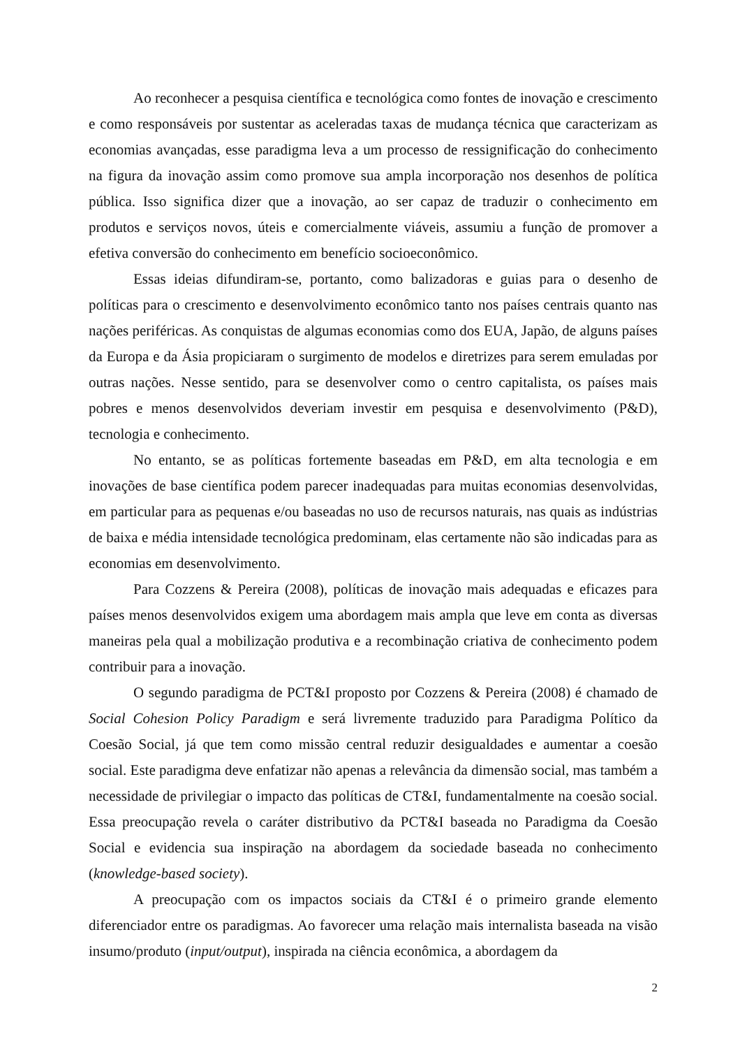Ao reconhecer a pesquisa científica e tecnológica como fontes de inovação e crescimento e como responsáveis por sustentar as aceleradas taxas de mudança técnica que caracterizam as economias avançadas, esse paradigma leva a um processo de ressignificação do conhecimento na figura da inovação assim como promove sua ampla incorporação nos desenhos de política pública. Isso significa dizer que a inovação, ao ser capaz de traduzir o conhecimento em produtos e serviços novos, úteis e comercialmente viáveis, assumiu a função de promover a efetiva conversão do conhecimento em benefício socioeconômico.
Essas ideias difundiram-se, portanto, como balizadoras e guias para o desenho de políticas para o crescimento e desenvolvimento econômico tanto nos países centrais quanto nas nações periféricas. As conquistas de algumas economias como dos EUA, Japão, de alguns países da Europa e da Ásia propiciaram o surgimento de modelos e diretrizes para serem emuladas por outras nações. Nesse sentido, para se desenvolver como o centro capitalista, os países mais pobres e menos desenvolvidos deveriam investir em pesquisa e desenvolvimento (P&D), tecnologia e conhecimento.
No entanto, se as políticas fortemente baseadas em P&D, em alta tecnologia e em inovações de base científica podem parecer inadequadas para muitas economias desenvolvidas, em particular para as pequenas e/ou baseadas no uso de recursos naturais, nas quais as indústrias de baixa e média intensidade tecnológica predominam, elas certamente não são indicadas para as economias em desenvolvimento.
Para Cozzens & Pereira (2008), políticas de inovação mais adequadas e eficazes para países menos desenvolvidos exigem uma abordagem mais ampla que leve em conta as diversas maneiras pela qual a mobilização produtiva e a recombinação criativa de conhecimento podem contribuir para a inovação.
O segundo paradigma de PCT&I proposto por Cozzens & Pereira (2008) é chamado de Social Cohesion Policy Paradigm e será livremente traduzido para Paradigma Político da Coesão Social, já que tem como missão central reduzir desigualdades e aumentar a coesão social. Este paradigma deve enfatizar não apenas a relevância da dimensão social, mas também a necessidade de privilegiar o impacto das políticas de CT&I, fundamentalmente na coesão social. Essa preocupação revela o caráter distributivo da PCT&I baseada no Paradigma da Coesão Social e evidencia sua inspiração na abordagem da sociedade baseada no conhecimento (knowledge-based society).
A preocupação com os impactos sociais da CT&I é o primeiro grande elemento diferenciador entre os paradigmas. Ao favorecer uma relação mais internalista baseada na visão insumo/produto (input/output), inspirada na ciência econômica, a abordagem da
2